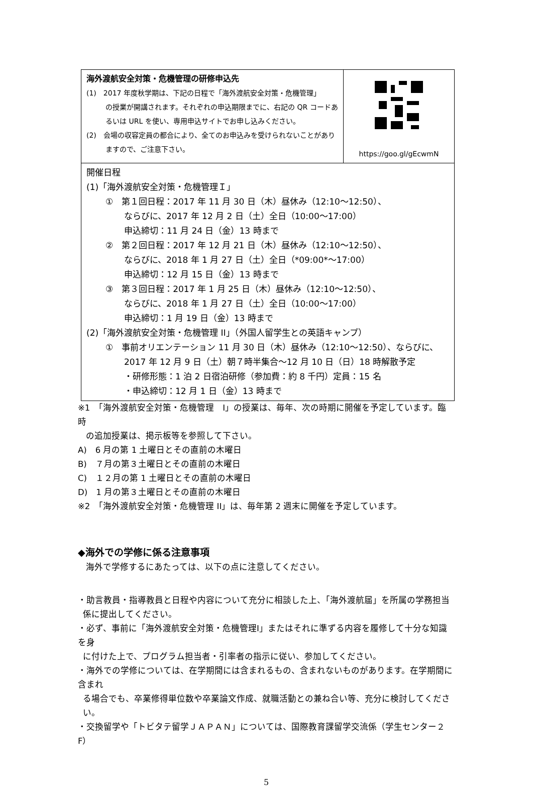| 海外渡航安全対策・危機管理の研修申込先 (1) 2017 年度秋学期は、下記の日程で「海外渡航安全対策・危機管理」 の授業が開講されます。それぞれの申込期限までに、右記の QR コードあ るいは URL を使い、専用申込サイトでお申し込みください。 (2) 会場の収容定員の都合により、全てのお申込みを受けられないことがあり ますので、ご注意下さい。 | https://goo.gl/gEcwmN |
| 開催日程 (1)「海外渡航安全対策・危機管理Ｉ」 ① 第１回日程：2017 年 11 月 30 日（木）昼休み（12:10～12:50）、 ならびに、2017 年 12 月 2 日（土）全日（10:00～17:00） 申込締切：11 月 24 日（金）13 時まで ② 第２回日程：2017 年 12 月 21 日（木）昼休み（12:10～12:50）、 ならびに、2018 年 1 月 27 日（土）全日（*09:00*～17:00） 申込締切：12 月 15 日（金）13 時まで ③ 第３回日程：2017 年 1 月 25 日（木）昼休み（12:10～12:50）、 ならびに、2018 年 1 月 27 日（土）全日（10:00～17:00） 申込締切：1 月 19 日（金）13 時まで (2)「海外渡航安全対策・危機管理 II」（外国人留学生との英語キャンプ） ① 事前オリエンテーション 11 月 30 日（木）昼休み（12:10～12:50）、ならびに、 2017 年 12 月 9 日（土）朝７時半集合～12 月 10 日（日）18 時解散予定 ・研修形態：1 泊 2 日宿泊研修（参加費：約 8 千円）定員：15 名 ・申込締切：12 月 1 日（金）13 時まで | |
※1　「海外渡航安全対策・危機管理　I」の授業は、毎年、次の時期に開催を予定しています。臨時
の追加授業は、掲示板等を参照して下さい。
A)　6 月の第 1 土曜日とその直前の木曜日
B)　７月の第３土曜日とその直前の木曜日
C)　１２月の第 1 土曜日とその直前の木曜日
D)　1 月の第３土曜日とその直前の木曜日
※2　「海外渡航安全対策・危機管理 II」は、毎年第 2 週末に開催を予定しています。
◆海外での学修に係る注意事項
海外で学修するにあたっては、以下の点に注意してください。
・助言教員・指導教員と日程や内容について充分に相談した上、「海外渡航届」を所属の学務担当
係に提出してください。
・必ず、事前に「海外渡航安全対策・危機管理I」またはそれに準ずる内容を履修して十分な知識を身
に付けた上で、プログラム担当者・引率者の指示に従い、参加してください。
・海外での学修については、在学期間には含まれるもの、含まれないものがあります。在学期間に含まれ
る場合でも、卒業修得単位数や卒業論文作成、就職活動との兼ね合い等、充分に検討してくださ
い。
・交換留学や「トビタテ留学ＪＡＰＡＮ」については、国際教育課留学交流係（学生センター２F）
5